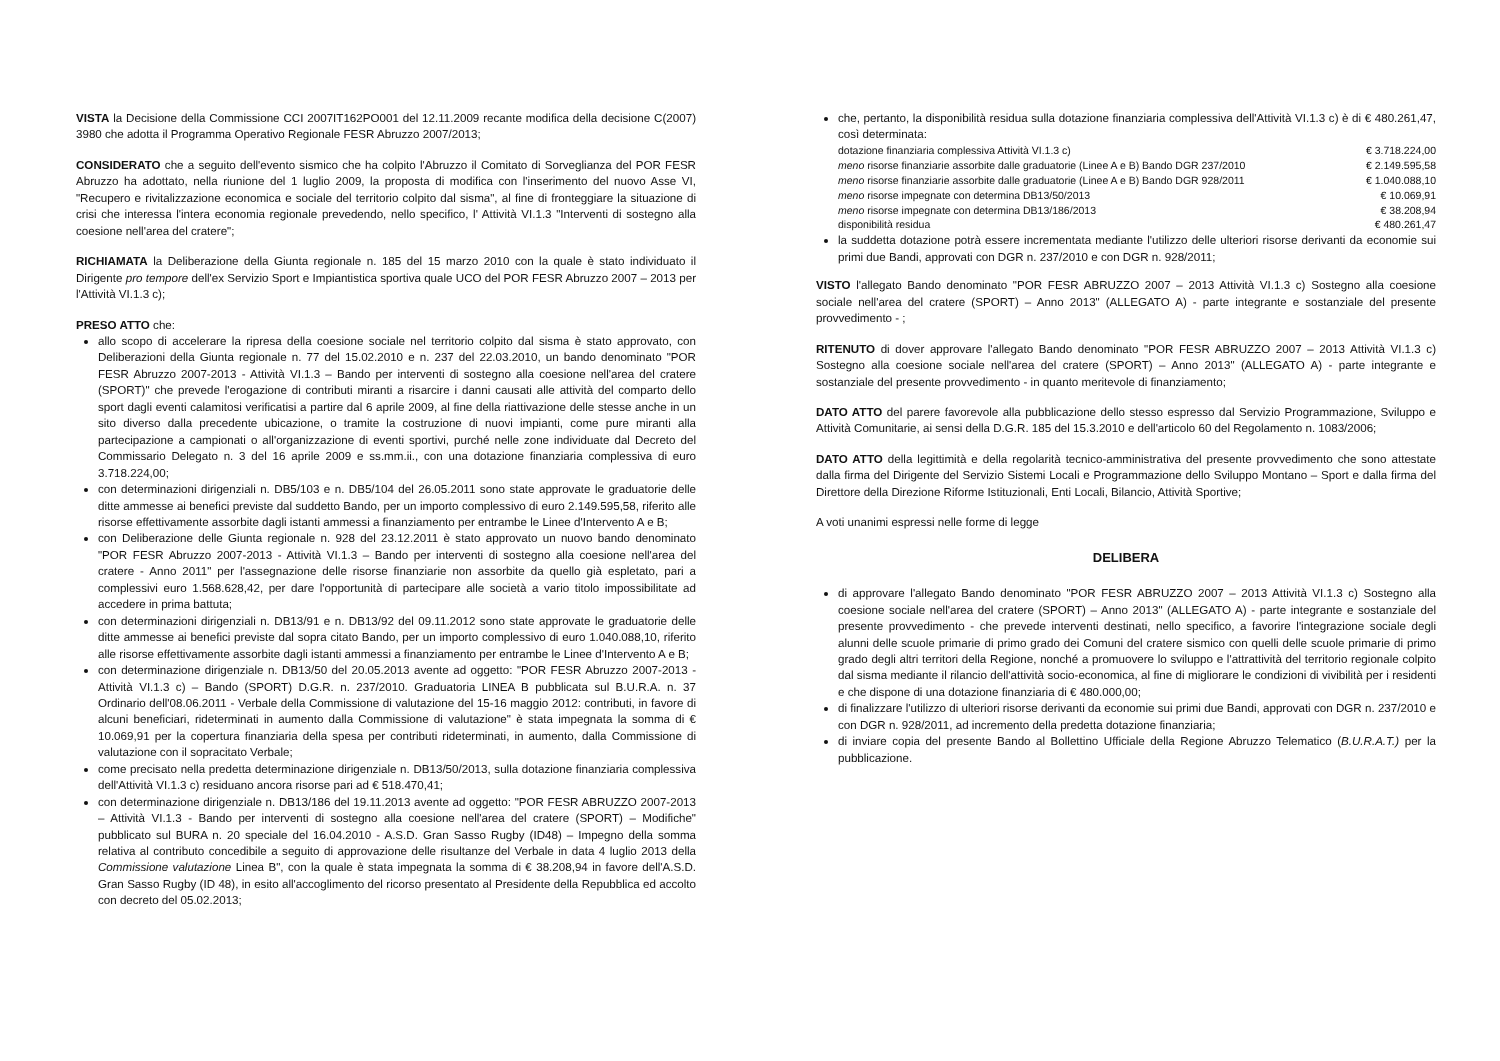VISTA la Decisione della Commissione CCI 2007IT162PO001 del 12.11.2009 recante modifica della decisione C(2007) 3980 che adotta il Programma Operativo Regionale FESR Abruzzo 2007/2013;
CONSIDERATO che a seguito dell'evento sismico che ha colpito l'Abruzzo il Comitato di Sorveglianza del POR FESR Abruzzo ha adottato, nella riunione del 1 luglio 2009, la proposta di modifica con l'inserimento del nuovo Asse VI, "Recupero e rivitalizzazione economica e sociale del territorio colpito dal sisma", al fine di fronteggiare la situazione di crisi che interessa l'intera economia regionale prevedendo, nello specifico, l' Attività VI.1.3 "Interventi di sostegno alla coesione nell'area del cratere";
RICHIAMATA la Deliberazione della Giunta regionale n. 185 del 15 marzo 2010 con la quale è stato individuato il Dirigente pro tempore dell'ex Servizio Sport e Impiantistica sportiva quale UCO del POR FESR Abruzzo 2007 – 2013 per l'Attività VI.1.3 c);
PRESO ATTO che:
allo scopo di accelerare la ripresa della coesione sociale nel territorio colpito dal sisma è stato approvato, con Deliberazioni della Giunta regionale n. 77 del 15.02.2010 e n. 237 del 22.03.2010, un bando denominato "POR FESR Abruzzo 2007-2013 - Attività VI.1.3 – Bando per interventi di sostegno alla coesione nell'area del cratere (SPORT)" che prevede l'erogazione di contributi miranti a risarcire i danni causati alle attività del comparto dello sport dagli eventi calamitosi verificatisi a partire dal 6 aprile 2009, al fine della riattivazione delle stesse anche in un sito diverso dalla precedente ubicazione, o tramite la costruzione di nuovi impianti, come pure miranti alla partecipazione a campionati o all'organizzazione di eventi sportivi, purché nelle zone individuate dal Decreto del Commissario Delegato n. 3 del 16 aprile 2009 e ss.mm.ii., con una dotazione finanziaria complessiva di euro 3.718.224,00;
con determinazioni dirigenziali n. DB5/103 e n. DB5/104 del 26.05.2011 sono state approvate le graduatorie delle ditte ammesse ai benefici previste dal suddetto Bando, per un importo complessivo di euro 2.149.595,58, riferito alle risorse effettivamente assorbite dagli istanti ammessi a finanziamento per entrambe le Linee d'Intervento A e B;
con Deliberazione delle Giunta regionale n. 928 del 23.12.2011 è stato approvato un nuovo bando denominato "POR FESR Abruzzo 2007-2013 - Attività VI.1.3 – Bando per interventi di sostegno alla coesione nell'area del cratere - Anno 2011" per l'assegnazione delle risorse finanziarie non assorbite da quello già espletato, pari a complessivi euro 1.568.628,42, per dare l'opportunità di partecipare alle società a vario titolo impossibilitate ad accedere in prima battuta;
con determinazioni dirigenziali n. DB13/91 e n. DB13/92 del 09.11.2012 sono state approvate le graduatorie delle ditte ammesse ai benefici previste dal sopra citato Bando, per un importo complessivo di euro 1.040.088,10, riferito alle risorse effettivamente assorbite dagli istanti ammessi a finanziamento per entrambe le Linee d'Intervento A e B;
con determinazione dirigenziale n. DB13/50 del 20.05.2013 avente ad oggetto: "POR FESR Abruzzo 2007-2013 - Attività VI.1.3 c) – Bando (SPORT) D.G.R. n. 237/2010. Graduatoria LINEA B pubblicata sul B.U.R.A. n. 37 Ordinario dell'08.06.2011 - Verbale della Commissione di valutazione del 15-16 maggio 2012: contributi, in favore di alcuni beneficiari, rideterminati in aumento dalla Commissione di valutazione" è stata impegnata la somma di € 10.069,91 per la copertura finanziaria della spesa per contributi rideterminati, in aumento, dalla Commissione di valutazione con il sopracitato Verbale;
come precisato nella predetta determinazione dirigenziale n. DB13/50/2013, sulla dotazione finanziaria complessiva dell'Attività VI.1.3 c) residuano ancora risorse pari ad € 518.470,41;
con determinazione dirigenziale n. DB13/186 del 19.11.2013 avente ad oggetto: "POR FESR ABRUZZO 2007-2013 – Attività VI.1.3 - Bando per interventi di sostegno alla coesione nell'area del cratere (SPORT) – Modifiche" pubblicato sul BURA n. 20 speciale del 16.04.2010 - A.S.D. Gran Sasso Rugby (ID48) – Impegno della somma relativa al contributo concedibile a seguito di approvazione delle risultanze del Verbale in data 4 luglio 2013 della Commissione valutazione Linea B", con la quale è stata impegnata la somma di € 38.208,94 in favore dell'A.S.D. Gran Sasso Rugby (ID 48), in esito all'accoglimento del ricorso presentato al Presidente della Repubblica ed accolto con decreto del 05.02.2013;
che, pertanto, la disponibilità residua sulla dotazione finanziaria complessiva dell'Attività VI.1.3 c) è di € 480.261,47, così determinata:
| dotazione finanziaria complessiva Attività VI.1.3 c) | € 3.718.224,00 |
| meno risorse finanziarie assorbite dalle graduatorie (Linee A e B) Bando DGR 237/2010 | € 2.149.595,58 |
| meno risorse finanziarie assorbite dalle graduatorie (Linee A e B) Bando DGR 928/2011 | € 1.040.088,10 |
| meno risorse impegnate con determina DB13/50/2013 | € 10.069,91 |
| meno risorse impegnate con determina DB13/186/2013 | € 38.208,94 |
| disponibilità residua | € 480.261,47 |
la suddetta dotazione potrà essere incrementata mediante l'utilizzo delle ulteriori risorse derivanti da economie sui primi due Bandi, approvati con DGR n. 237/2010 e con DGR n. 928/2011;
VISTO l'allegato Bando denominato "POR FESR ABRUZZO 2007 – 2013 Attività VI.1.3 c) Sostegno alla coesione sociale nell'area del cratere (SPORT) – Anno 2013" (ALLEGATO A) - parte integrante e sostanziale del presente provvedimento - ;
RITENUTO di dover approvare l'allegato Bando denominato "POR FESR ABRUZZO 2007 – 2013 Attività VI.1.3 c) Sostegno alla coesione sociale nell'area del cratere (SPORT) – Anno 2013" (ALLEGATO A) - parte integrante e sostanziale del presente provvedimento - in quanto meritevole di finanziamento;
DATO ATTO del parere favorevole alla pubblicazione dello stesso espresso dal Servizio Programmazione, Sviluppo e Attività Comunitarie, ai sensi della D.G.R. 185 del 15.3.2010 e dell'articolo 60 del Regolamento n. 1083/2006;
DATO ATTO della legittimità e della regolarità tecnico-amministrativa del presente provvedimento che sono attestate dalla firma del Dirigente del Servizio Sistemi Locali e Programmazione dello Sviluppo Montano – Sport e dalla firma del Direttore della Direzione Riforme Istituzionali, Enti Locali, Bilancio, Attività Sportive;
A voti unanimi espressi nelle forme di legge
DELIBERA
di approvare l'allegato Bando denominato "POR FESR ABRUZZO 2007 – 2013 Attività VI.1.3 c) Sostegno alla coesione sociale nell'area del cratere (SPORT) – Anno 2013" (ALLEGATO A) - parte integrante e sostanziale del presente provvedimento - che prevede interventi destinati, nello specifico, a favorire l'integrazione sociale degli alunni delle scuole primarie di primo grado dei Comuni del cratere sismico con quelli delle scuole primarie di primo grado degli altri territori della Regione, nonché a promuovere lo sviluppo e l'attrattività del territorio regionale colpito dal sisma mediante il rilancio dell'attività socio-economica, al fine di migliorare le condizioni di vivibilità per i residenti e che dispone di una dotazione finanziaria di € 480.000,00;
di finalizzare l'utilizzo di ulteriori risorse derivanti da economie sui primi due Bandi, approvati con DGR n. 237/2010 e con DGR n. 928/2011, ad incremento della predetta dotazione finanziaria;
di inviare copia del presente Bando al Bollettino Ufficiale della Regione Abruzzo Telematico (B.U.R.A.T.) per la pubblicazione.